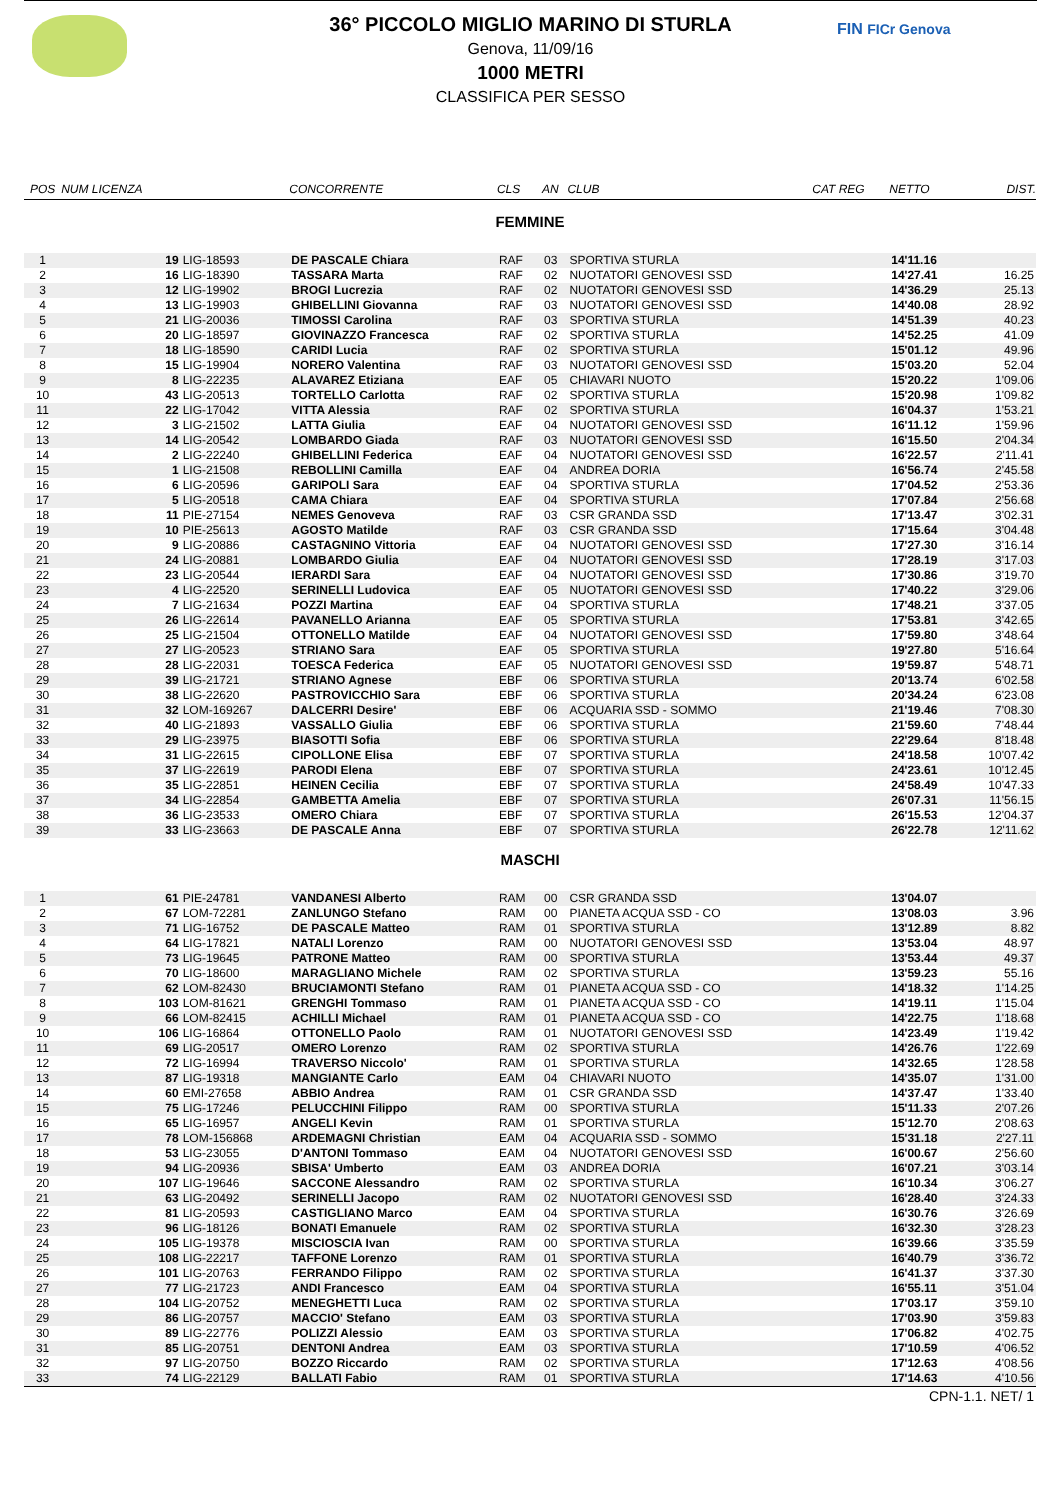FIN FICr Genova
36° PICCOLO MIGLIO MARINO DI STURLA
Genova, 11/09/16
1000 METRI
CLASSIFICA PER SESSO
| POS | NUM LICENZA | | CONCORRENTE | CLS | AN | CLUB | CAT REG | NETTO | DIST. |
| --- | --- | --- | --- | --- | --- | --- | --- | --- | --- |
| FEMMINE | | | | | | | | | |
| 1 | 19 | LIG-18593 | DE PASCALE Chiara | RAF | 03 | SPORTIVA STURLA | | 14'11.16 | |
| 2 | 16 | LIG-18390 | TASSARA Marta | RAF | 02 | NUOTATORI GENOVESI SSD | | 14'27.41 | 16.25 |
| 3 | 12 | LIG-19902 | BROGI Lucrezia | RAF | 02 | NUOTATORI GENOVESI SSD | | 14'36.29 | 25.13 |
| 4 | 13 | LIG-19903 | GHIBELLINI Giovanna | RAF | 03 | NUOTATORI GENOVESI SSD | | 14'40.08 | 28.92 |
| 5 | 21 | LIG-20036 | TIMOSSI Carolina | RAF | 03 | SPORTIVA STURLA | | 14'51.39 | 40.23 |
| 6 | 20 | LIG-18597 | GIOVINAZZO Francesca | RAF | 02 | SPORTIVA STURLA | | 14'52.25 | 41.09 |
| 7 | 18 | LIG-18590 | CARIDI Lucia | RAF | 02 | SPORTIVA STURLA | | 15'01.12 | 49.96 |
| 8 | 15 | LIG-19904 | NORERO Valentina | RAF | 03 | NUOTATORI GENOVESI SSD | | 15'03.20 | 52.04 |
| 9 | 8 | LIG-22235 | ALAVAREZ Etiziana | EAF | 05 | CHIAVARI NUOTO | | 15'20.22 | 1'09.06 |
| 10 | 43 | LIG-20513 | TORTELLO Carlotta | RAF | 02 | SPORTIVA STURLA | | 15'20.98 | 1'09.82 |
| 11 | 22 | LIG-17042 | VITTA Alessia | RAF | 02 | SPORTIVA STURLA | | 16'04.37 | 1'53.21 |
| 12 | 3 | LIG-21502 | LATTA Giulia | EAF | 04 | NUOTATORI GENOVESI SSD | | 16'11.12 | 1'59.96 |
| 13 | 14 | LIG-20542 | LOMBARDO Giada | RAF | 03 | NUOTATORI GENOVESI SSD | | 16'15.50 | 2'04.34 |
| 14 | 2 | LIG-22240 | GHIBELLINI Federica | EAF | 04 | NUOTATORI GENOVESI SSD | | 16'22.57 | 2'11.41 |
| 15 | 1 | LIG-21508 | REBOLLINI Camilla | EAF | 04 | ANDREA DORIA | | 16'56.74 | 2'45.58 |
| 16 | 6 | LIG-20596 | GARIPOLI Sara | EAF | 04 | SPORTIVA STURLA | | 17'04.52 | 2'53.36 |
| 17 | 5 | LIG-20518 | CAMA Chiara | EAF | 04 | SPORTIVA STURLA | | 17'07.84 | 2'56.68 |
| 18 | 11 | PIE-27154 | NEMES Genoveva | RAF | 03 | CSR GRANDA SSD | | 17'13.47 | 3'02.31 |
| 19 | 10 | PIE-25613 | AGOSTO Matilde | RAF | 03 | CSR GRANDA SSD | | 17'15.64 | 3'04.48 |
| 20 | 9 | LIG-20886 | CASTAGNINO Vittoria | EAF | 04 | NUOTATORI GENOVESI SSD | | 17'27.30 | 3'16.14 |
| 21 | 24 | LIG-20881 | LOMBARDO Giulia | EAF | 04 | NUOTATORI GENOVESI SSD | | 17'28.19 | 3'17.03 |
| 22 | 23 | LIG-20544 | IERARDI Sara | EAF | 04 | NUOTATORI GENOVESI SSD | | 17'30.86 | 3'19.70 |
| 23 | 4 | LIG-22520 | SERINELLI Ludovica | EAF | 05 | NUOTATORI GENOVESI SSD | | 17'40.22 | 3'29.06 |
| 24 | 7 | LIG-21634 | POZZI Martina | EAF | 04 | SPORTIVA STURLA | | 17'48.21 | 3'37.05 |
| 25 | 26 | LIG-22614 | PAVANELLO Arianna | EAF | 05 | SPORTIVA STURLA | | 17'53.81 | 3'42.65 |
| 26 | 25 | LIG-21504 | OTTONELLO Matilde | EAF | 04 | NUOTATORI GENOVESI SSD | | 17'59.80 | 3'48.64 |
| 27 | 27 | LIG-20523 | STRIANO Sara | EAF | 05 | SPORTIVA STURLA | | 19'27.80 | 5'16.64 |
| 28 | 28 | LIG-22031 | TOESCA Federica | EAF | 05 | NUOTATORI GENOVESI SSD | | 19'59.87 | 5'48.71 |
| 29 | 39 | LIG-21721 | STRIANO Agnese | EBF | 06 | SPORTIVA STURLA | | 20'13.74 | 6'02.58 |
| 30 | 38 | LIG-22620 | PASTROVICCHIO Sara | EBF | 06 | SPORTIVA STURLA | | 20'34.24 | 6'23.08 |
| 31 | 32 | LOM-169267 | DALCERRI Desire' | EBF | 06 | ACQUARIA SSD - SOMMO | | 21'19.46 | 7'08.30 |
| 32 | 40 | LIG-21893 | VASSALLO Giulia | EBF | 06 | SPORTIVA STURLA | | 21'59.60 | 7'48.44 |
| 33 | 29 | LIG-23975 | BIASOTTI Sofia | EBF | 06 | SPORTIVA STURLA | | 22'29.64 | 8'18.48 |
| 34 | 31 | LIG-22615 | CIPOLLONE Elisa | EBF | 07 | SPORTIVA STURLA | | 24'18.58 | 10'07.42 |
| 35 | 37 | LIG-22619 | PARODI Elena | EBF | 07 | SPORTIVA STURLA | | 24'23.61 | 10'12.45 |
| 36 | 35 | LIG-22851 | HEINEN Cecilia | EBF | 07 | SPORTIVA STURLA | | 24'58.49 | 10'47.33 |
| 37 | 34 | LIG-22854 | GAMBETTA Amelia | EBF | 07 | SPORTIVA STURLA | | 26'07.31 | 11'56.15 |
| 38 | 36 | LIG-23533 | OMERO Chiara | EBF | 07 | SPORTIVA STURLA | | 26'15.53 | 12'04.37 |
| 39 | 33 | LIG-23663 | DE PASCALE Anna | EBF | 07 | SPORTIVA STURLA | | 26'22.78 | 12'11.62 |
| MASCHI | | | | | | | | | |
| 1 | 61 | PIE-24781 | VANDANESI Alberto | RAM | 00 | CSR GRANDA SSD | | 13'04.07 | |
| 2 | 67 | LOM-72281 | ZANLUNGO Stefano | RAM | 00 | PIANETA ACQUA SSD - CO | | 13'08.03 | 3.96 |
| 3 | 71 | LIG-16752 | DE PASCALE Matteo | RAM | 01 | SPORTIVA STURLA | | 13'12.89 | 8.82 |
| 4 | 64 | LIG-17821 | NATALI Lorenzo | RAM | 00 | NUOTATORI GENOVESI SSD | | 13'53.04 | 48.97 |
| 5 | 73 | LIG-19645 | PATRONE Matteo | RAM | 00 | SPORTIVA STURLA | | 13'53.44 | 49.37 |
| 6 | 70 | LIG-18600 | MARAGLIANO Michele | RAM | 02 | SPORTIVA STURLA | | 13'59.23 | 55.16 |
| 7 | 62 | LOM-82430 | BRUCIAMONTI Stefano | RAM | 01 | PIANETA ACQUA SSD - CO | | 14'18.32 | 1'14.25 |
| 8 | 103 | LOM-81621 | GRENGHI Tommaso | RAM | 01 | PIANETA ACQUA SSD - CO | | 14'19.11 | 1'15.04 |
| 9 | 66 | LOM-82415 | ACHILLI Michael | RAM | 01 | PIANETA ACQUA SSD - CO | | 14'22.75 | 1'18.68 |
| 10 | 106 | LIG-16864 | OTTONELLO Paolo | RAM | 01 | NUOTATORI GENOVESI SSD | | 14'23.49 | 1'19.42 |
| 11 | 69 | LIG-20517 | OMERO Lorenzo | RAM | 02 | SPORTIVA STURLA | | 14'26.76 | 1'22.69 |
| 12 | 72 | LIG-16994 | TRAVERSO Niccolo' | RAM | 01 | SPORTIVA STURLA | | 14'32.65 | 1'28.58 |
| 13 | 87 | LIG-19318 | MANGIANTE Carlo | EAM | 04 | CHIAVARI NUOTO | | 14'35.07 | 1'31.00 |
| 14 | 60 | EMI-27658 | ABBIO Andrea | RAM | 01 | CSR GRANDA SSD | | 14'37.47 | 1'33.40 |
| 15 | 75 | LIG-17246 | PELUCCHINI Filippo | RAM | 00 | SPORTIVA STURLA | | 15'11.33 | 2'07.26 |
| 16 | 65 | LIG-16957 | ANGELI Kevin | RAM | 01 | SPORTIVA STURLA | | 15'12.70 | 2'08.63 |
| 17 | 78 | LOM-156868 | ARDEMAGNI Christian | EAM | 04 | ACQUARIA SSD - SOMMO | | 15'31.18 | 2'27.11 |
| 18 | 53 | LIG-23055 | D'ANTONI Tommaso | EAM | 04 | NUOTATORI GENOVESI SSD | | 16'00.67 | 2'56.60 |
| 19 | 94 | LIG-20936 | SBISA' Umberto | EAM | 03 | ANDREA DORIA | | 16'07.21 | 3'03.14 |
| 20 | 107 | LIG-19646 | SACCONE Alessandro | RAM | 02 | SPORTIVA STURLA | | 16'10.34 | 3'06.27 |
| 21 | 63 | LIG-20492 | SERINELLI Jacopo | RAM | 02 | NUOTATORI GENOVESI SSD | | 16'28.40 | 3'24.33 |
| 22 | 81 | LIG-20593 | CASTIGLIANO Marco | EAM | 04 | SPORTIVA STURLA | | 16'30.76 | 3'26.69 |
| 23 | 96 | LIG-18126 | BONATI Emanuele | RAM | 02 | SPORTIVA STURLA | | 16'32.30 | 3'28.23 |
| 24 | 105 | LIG-19378 | MISCIOSCIA Ivan | RAM | 00 | SPORTIVA STURLA | | 16'39.66 | 3'35.59 |
| 25 | 108 | LIG-22217 | TAFFONE Lorenzo | RAM | 01 | SPORTIVA STURLA | | 16'40.79 | 3'36.72 |
| 26 | 101 | LIG-20763 | FERRANDO Filippo | RAM | 02 | SPORTIVA STURLA | | 16'41.37 | 3'37.30 |
| 27 | 77 | LIG-21723 | ANDI Francesco | EAM | 04 | SPORTIVA STURLA | | 16'55.11 | 3'51.04 |
| 28 | 104 | LIG-20752 | MENEGHETTI Luca | RAM | 02 | SPORTIVA STURLA | | 17'03.17 | 3'59.10 |
| 29 | 86 | LIG-20757 | MACCIO' Stefano | EAM | 03 | SPORTIVA STURLA | | 17'03.90 | 3'59.83 |
| 30 | 89 | LIG-22776 | POLIZZI Alessio | EAM | 03 | SPORTIVA STURLA | | 17'06.82 | 4'02.75 |
| 31 | 85 | LIG-20751 | DENTONI Andrea | EAM | 03 | SPORTIVA STURLA | | 17'10.59 | 4'06.52 |
| 32 | 97 | LIG-20750 | BOZZO Riccardo | RAM | 02 | SPORTIVA STURLA | | 17'12.63 | 4'08.56 |
| 33 | 74 | LIG-22129 | BALLATI Fabio | RAM | 01 | SPORTIVA STURLA | | 17'14.63 | 4'10.56 |
| CPN-1.1. NET/ 1 | | | | | | | | | |